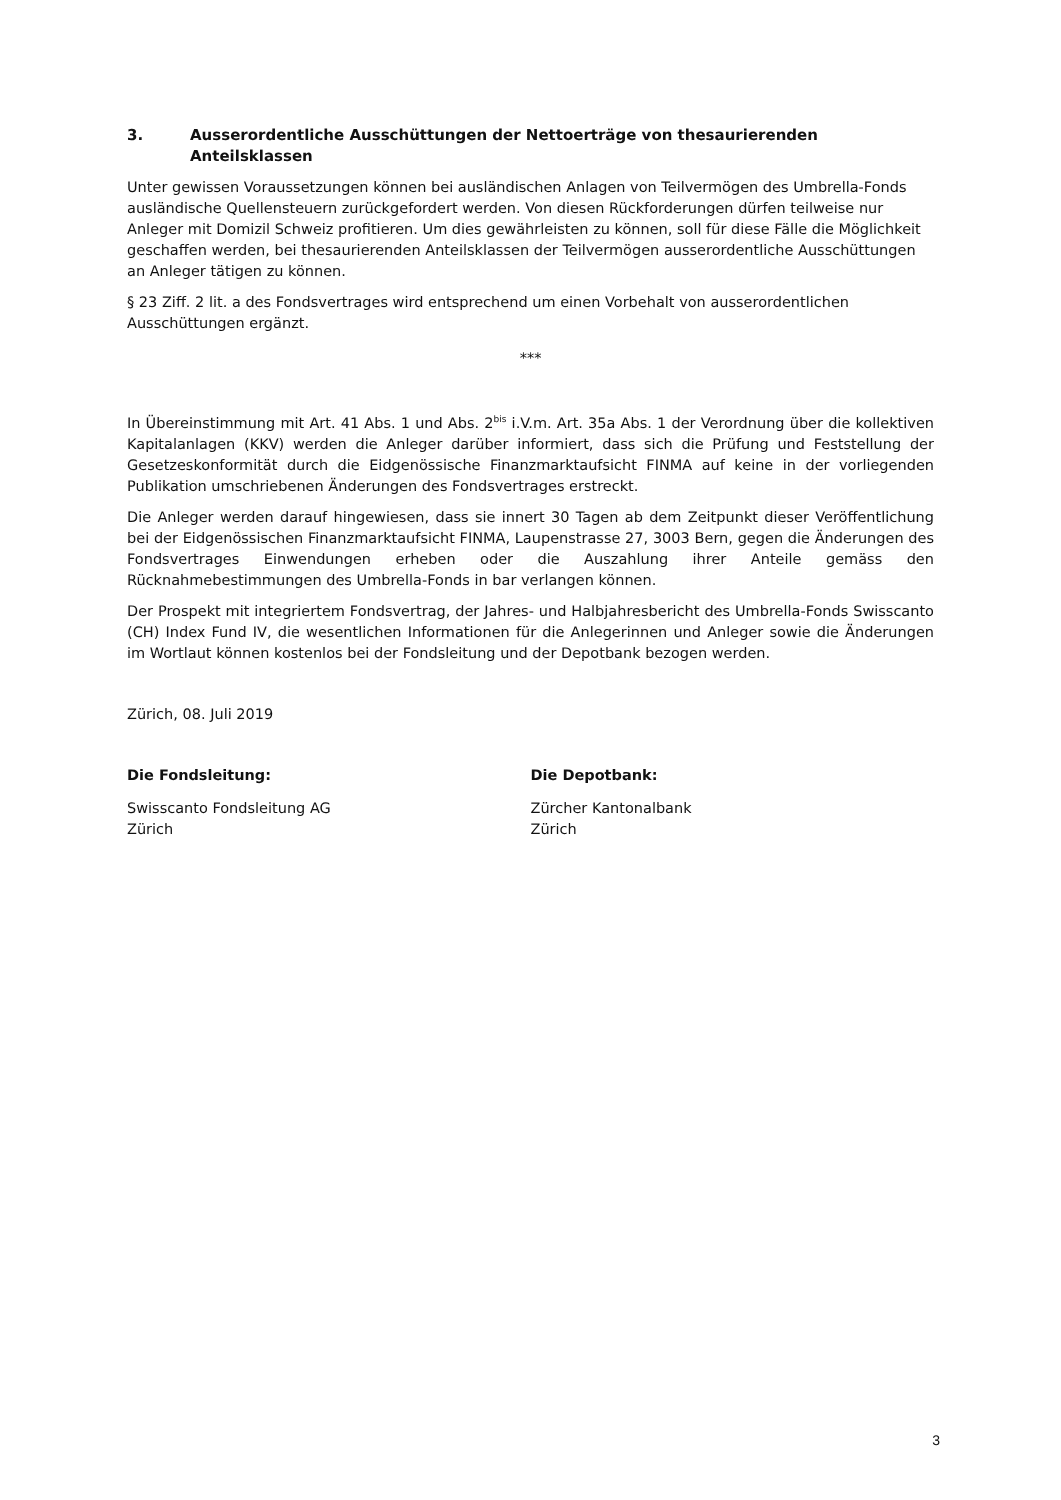3. Ausserordentliche Ausschüttungen der Nettoerträge von thesaurierenden Anteilsklassen
Unter gewissen Voraussetzungen können bei ausländischen Anlagen von Teilvermögen des Umbrella-Fonds ausländische Quellensteuern zurückgefordert werden. Von diesen Rückforderungen dürfen teilweise nur Anleger mit Domizil Schweiz profitieren. Um dies gewährleisten zu können, soll für diese Fälle die Möglichkeit geschaffen werden, bei thesaurierenden Anteilsklassen der Teilvermögen ausserordentliche Ausschüttungen an Anleger tätigen zu können.
§ 23 Ziff. 2 lit. a des Fondsvertrages wird entsprechend um einen Vorbehalt von ausserordentlichen Ausschüttungen ergänzt.
***
In Übereinstimmung mit Art. 41 Abs. 1 und Abs. 2<sup>bis</sup> i.V.m. Art. 35a Abs. 1 der Verordnung über die kollektiven Kapitalanlagen (KKV) werden die Anleger darüber informiert, dass sich die Prüfung und Feststellung der Gesetzeskonformität durch die Eidgenössische Finanzmarktaufsicht FINMA auf keine in der vorliegenden Publikation umschriebenen Änderungen des Fondsvertrages erstreckt.
Die Anleger werden darauf hingewiesen, dass sie innert 30 Tagen ab dem Zeitpunkt dieser Veröffentlichung bei der Eidgenössischen Finanzmarktaufsicht FINMA, Laupenstrasse 27, 3003 Bern, gegen die Änderungen des Fondsvertrages Einwendungen erheben oder die Auszahlung ihrer Anteile gemäss den Rücknahmebestimmungen des Umbrella-Fonds in bar verlangen können.
Der Prospekt mit integriertem Fondsvertrag, der Jahres- und Halbjahresbericht des Umbrella-Fonds Swisscanto (CH) Index Fund IV, die wesentlichen Informationen für die Anlegerinnen und Anleger sowie die Änderungen im Wortlaut können kostenlos bei der Fondsleitung und der Depotbank bezogen werden.
Zürich, 08. Juli 2019
Die Fondsleitung:
Swisscanto Fondsleitung AG
Zürich
Die Depotbank:
Zürcher Kantonalbank
Zürich
3